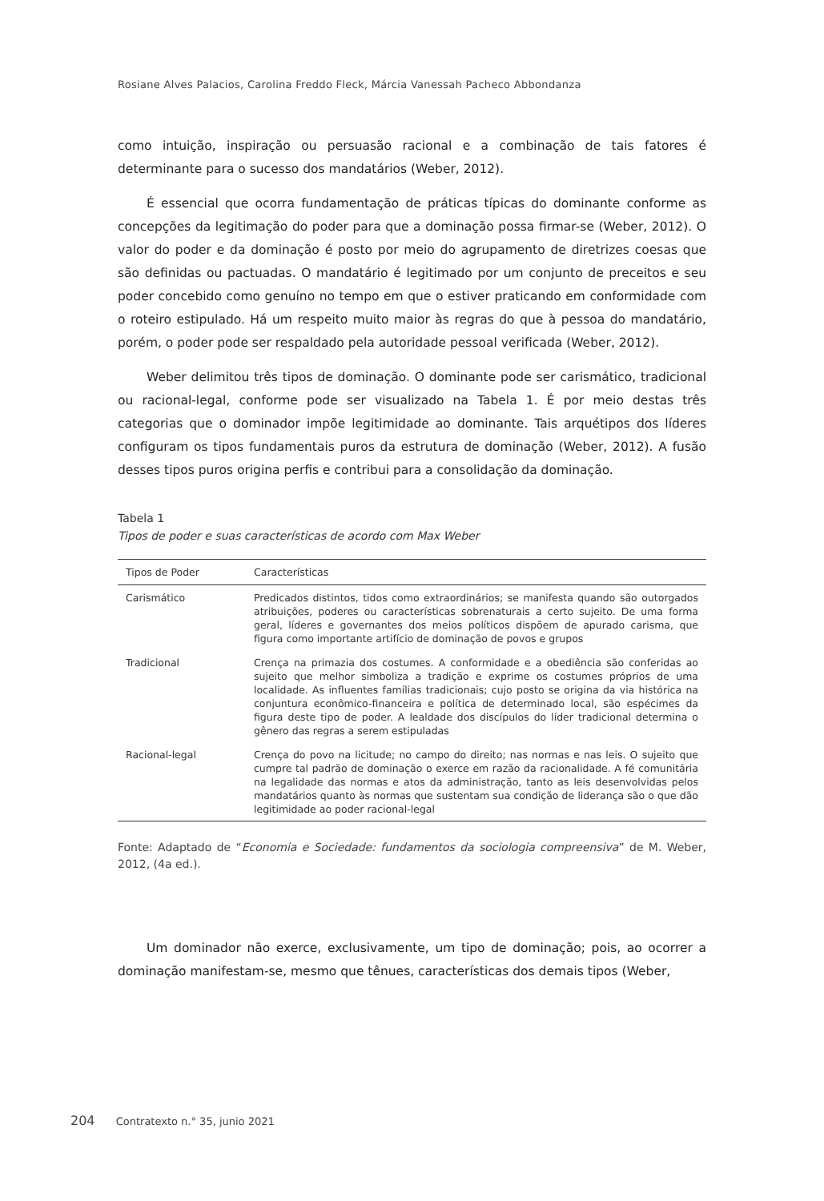Rosiane Alves Palacios, Carolina Freddo Fleck, Márcia Vanessah Pacheco Abbondanza
como intuição, inspiração ou persuasão racional e a combinação de tais fatores é determinante para o sucesso dos mandatários (Weber, 2012).
É essencial que ocorra fundamentação de práticas típicas do dominante conforme as concepções da legitimação do poder para que a dominação possa firmar-se (Weber, 2012). O valor do poder e da dominação é posto por meio do agrupamento de diretrizes coesas que são definidas ou pactuadas. O mandatário é legitimado por um conjunto de preceitos e seu poder concebido como genuíno no tempo em que o estiver praticando em conformidade com o roteiro estipulado. Há um respeito muito maior às regras do que à pessoa do mandatário, porém, o poder pode ser respaldado pela autoridade pessoal verificada (Weber, 2012).
Weber delimitou três tipos de dominação. O dominante pode ser carismático, tradicional ou racional-legal, conforme pode ser visualizado na Tabela 1. É por meio destas três categorias que o dominador impõe legitimidade ao dominante. Tais arquétipos dos líderes configuram os tipos fundamentais puros da estrutura de dominação (Weber, 2012). A fusão desses tipos puros origina perfis e contribui para a consolidação da dominação.
Tabela 1
Tipos de poder e suas características de acordo com Max Weber
| Tipos de Poder | Características |
| --- | --- |
| Carismático | Predicados distintos, tidos como extraordinários; se manifesta quando são outorgados atribuições, poderes ou características sobrenaturais a certo sujeito. De uma forma geral, líderes e governantes dos meios políticos dispõem de apurado carisma, que figura como importante artifício de dominação de povos e grupos |
| Tradicional | Crença na primazia dos costumes. A conformidade e a obediência são conferidas ao sujeito que melhor simboliza a tradição e exprime os costumes próprios de uma localidade. As influentes famílias tradicionais; cujo posto se origina da via histórica na conjuntura econômico-financeira e política de determinado local, são espécimes da figura deste tipo de poder. A lealdade dos discípulos do líder tradicional determina o gênero das regras a serem estipuladas |
| Racional-legal | Crença do povo na licitude; no campo do direito; nas normas e nas leis. O sujeito que cumpre tal padrão de dominação o exerce em razão da racionalidade. A fé comunitária na legalidade das normas e atos da administração, tanto as leis desenvolvidas pelos mandatários quanto às normas que sustentam sua condição de liderança são o que dão legitimidade ao poder racional-legal |
Fonte: Adaptado de “Economia e Sociedade: fundamentos da sociologia compreensiva” de M. Weber, 2012, (4a ed.).
Um dominador não exerce, exclusivamente, um tipo de dominação; pois, ao ocorrer a dominação manifestam-se, mesmo que tênues, características dos demais tipos (Weber,
204 Contratexto n.° 35, junio 2021